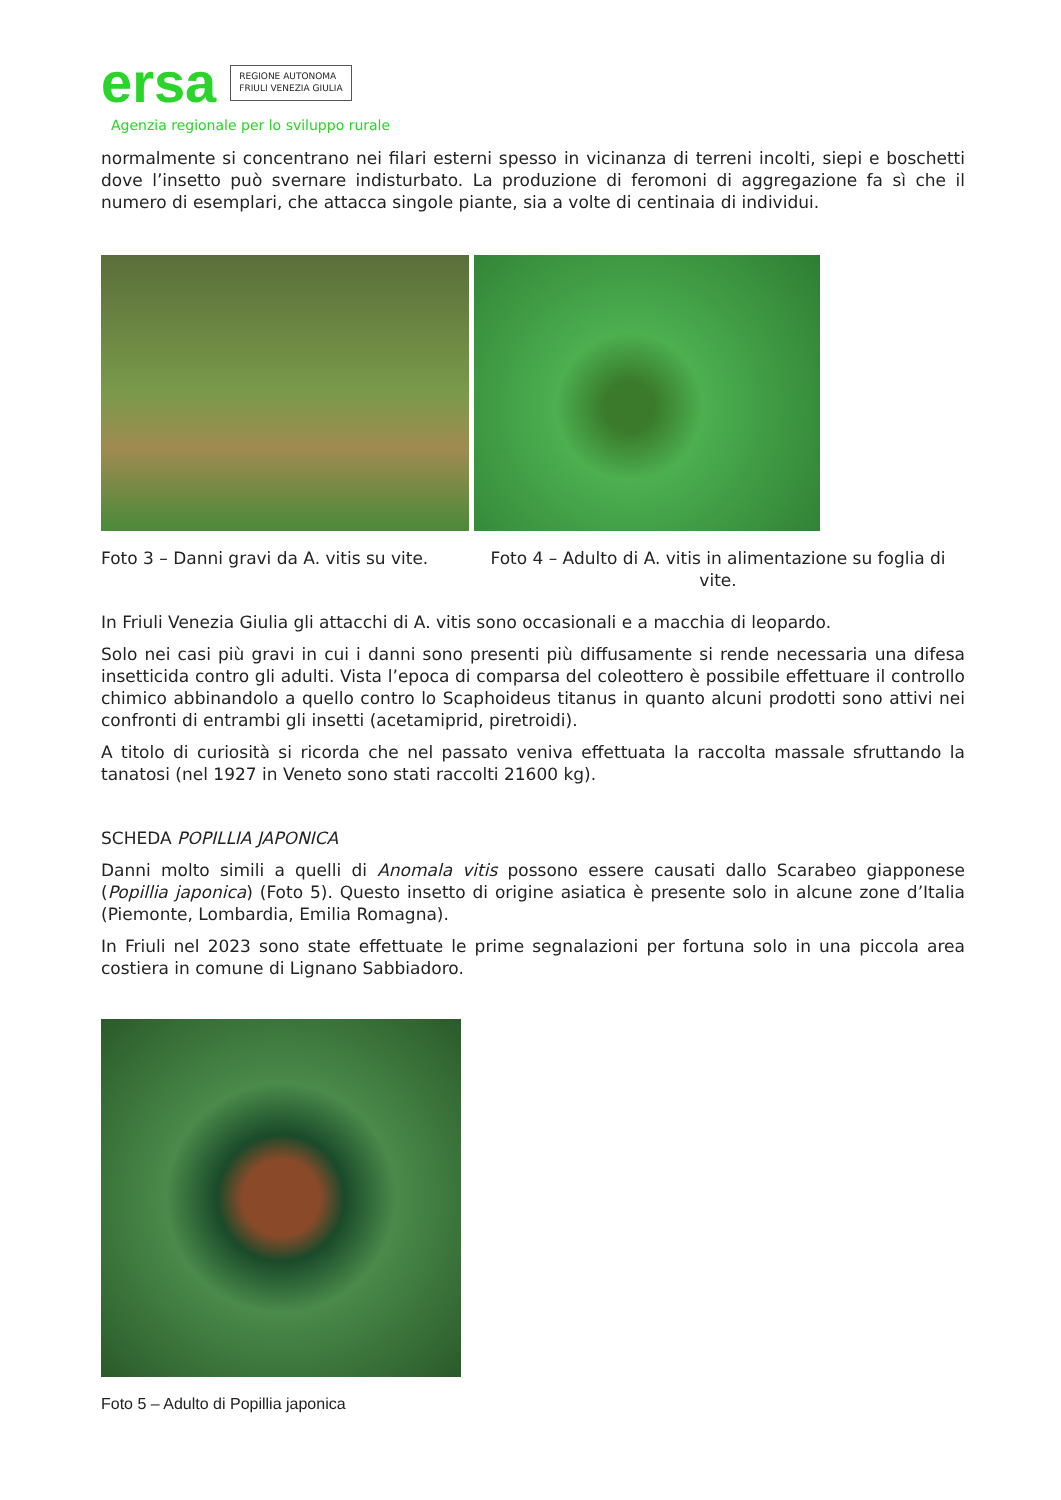ersa
REGIONE AUTONOMA
FRIULI VENEZIA GIULIA
Agenzia regionale per lo sviluppo rurale
normalmente si concentrano nei filari esterni spesso in vicinanza di terreni incolti, siepi e boschetti dove l’insetto può svernare indisturbato. La produzione di feromoni di aggregazione fa sì che il numero di esemplari, che attacca singole piante, sia a volte di centinaia di individui.
Foto 3 – Danni gravi da A. vitis su vite.
Foto 4 – Adulto di A. vitis in alimentazione su foglia di vite.
In Friuli Venezia Giulia gli attacchi di A. vitis sono occasionali e a macchia di leopardo.
Solo nei casi più gravi in cui i danni sono presenti più diffusamente si rende necessaria una difesa insetticida contro gli adulti. Vista l’epoca di comparsa del coleottero è possibile effettuare il controllo chimico abbinandolo a quello contro lo Scaphoideus titanus in quanto alcuni prodotti sono attivi nei confronti di entrambi gli insetti (acetamiprid, piretroidi).
A titolo di curiosità si ricorda che nel passato veniva effettuata la raccolta massale sfruttando la tanatosi (nel 1927 in Veneto sono stati raccolti 21600 kg).
SCHEDA POPILLIA JAPONICA
Danni molto simili a quelli di Anomala vitis possono essere causati dallo Scarabeo giapponese (Popillia japonica) (Foto 5). Questo insetto di origine asiatica è presente solo in alcune zone d’Italia (Piemonte, Lombardia, Emilia Romagna).
In Friuli nel 2023 sono state effettuate le prime segnalazioni per fortuna solo in una piccola area costiera in comune di Lignano Sabbiadoro.
Foto 5 – Adulto di Popillia japonica